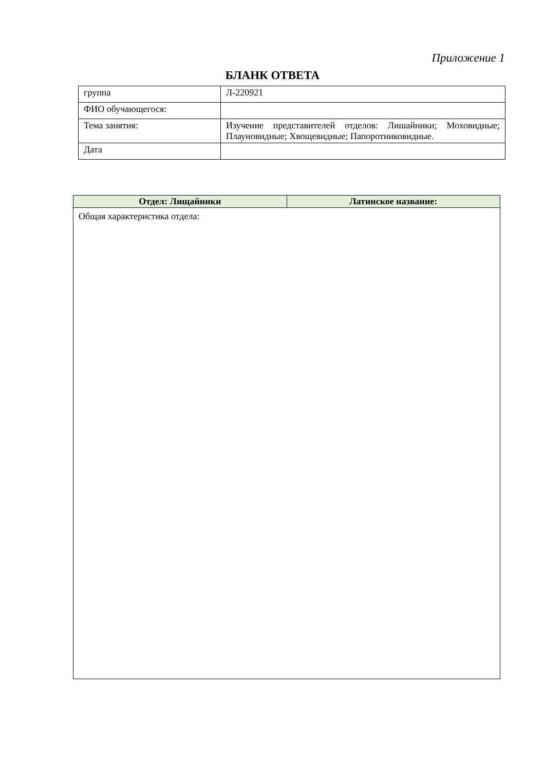Приложение 1
БЛАНК ОТВЕТА
| группа | Л-220921 |
| ФИО обучающегося: | |
| Тема занятия: | Изучение представителей отделов: Лишайники; Моховидные; Плауновидные; Хвощевидные; Папоротниковидные. |
| Дата | |
| Отдел: Лищайники | Латинское название: |
| --- | --- |
| Общая характеристика отдела: | |